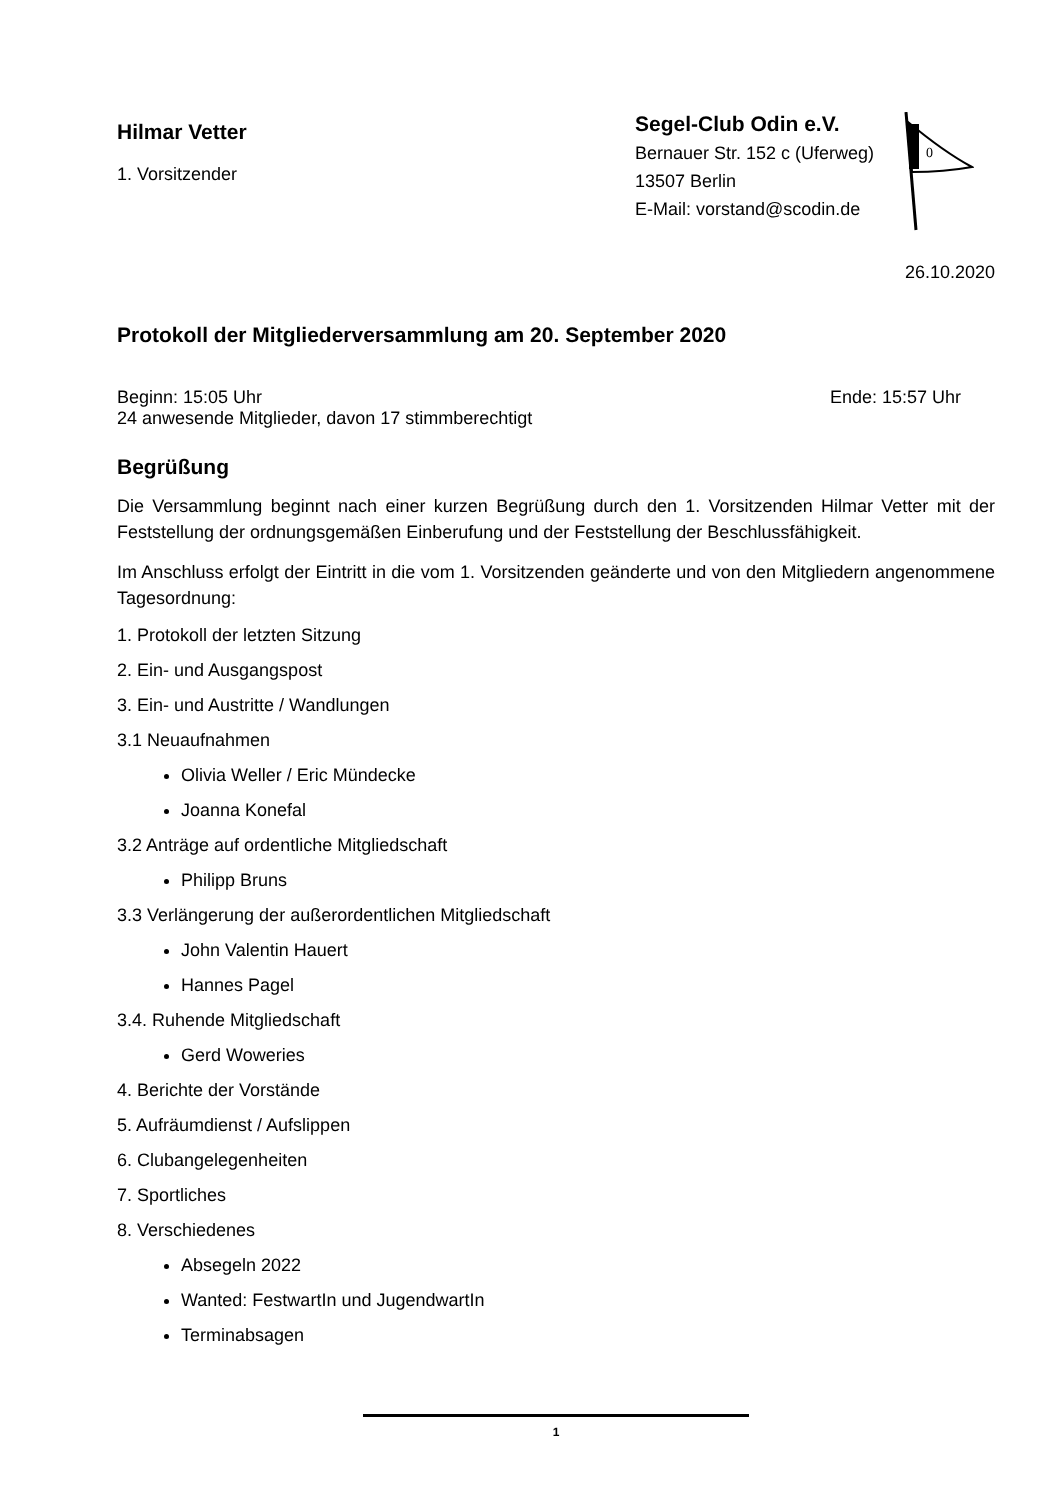Hilmar Vetter
1. Vorsitzender
Segel-Club Odin e.V.
Bernauer Str. 152 c (Uferweg)
13507 Berlin
E-Mail: vorstand@scodin.de
0
26.10.2020
Protokoll der Mitgliederversammlung am 20. September 2020
Beginn: 15:05 Uhr Ende: 15:57 Uhr
24 anwesende Mitglieder, davon 17 stimmberechtigt
Begrüßung
Die Versammlung beginnt nach einer kurzen Begrüßung durch den 1. Vorsitzenden Hilmar Vetter mit der Feststellung der ordnungsgemäßen Einberufung und der Feststellung der Beschlussfähigkeit.
Im Anschluss erfolgt der Eintritt in die vom 1. Vorsitzenden geänderte und von den Mitgliedern angenommene Tagesordnung:
1. Protokoll der letzten Sitzung
2. Ein- und Ausgangspost
3. Ein- und Austritte / Wandlungen
3.1 Neuaufnahmen
Olivia Weller / Eric Mündecke
Joanna Konefal
3.2 Anträge auf ordentliche Mitgliedschaft
Philipp Bruns
3.3 Verlängerung der außerordentlichen Mitgliedschaft
John Valentin Hauert
Hannes Pagel
3.4. Ruhende Mitgliedschaft
Gerd Woweries
4. Berichte der Vorstände
5. Aufräumdienst / Aufslippen
6. Clubangelegenheiten
7. Sportliches
8. Verschiedenes
Absegeln 2022
Wanted: FestwartIn und JugendwartIn
Terminabsagen
1